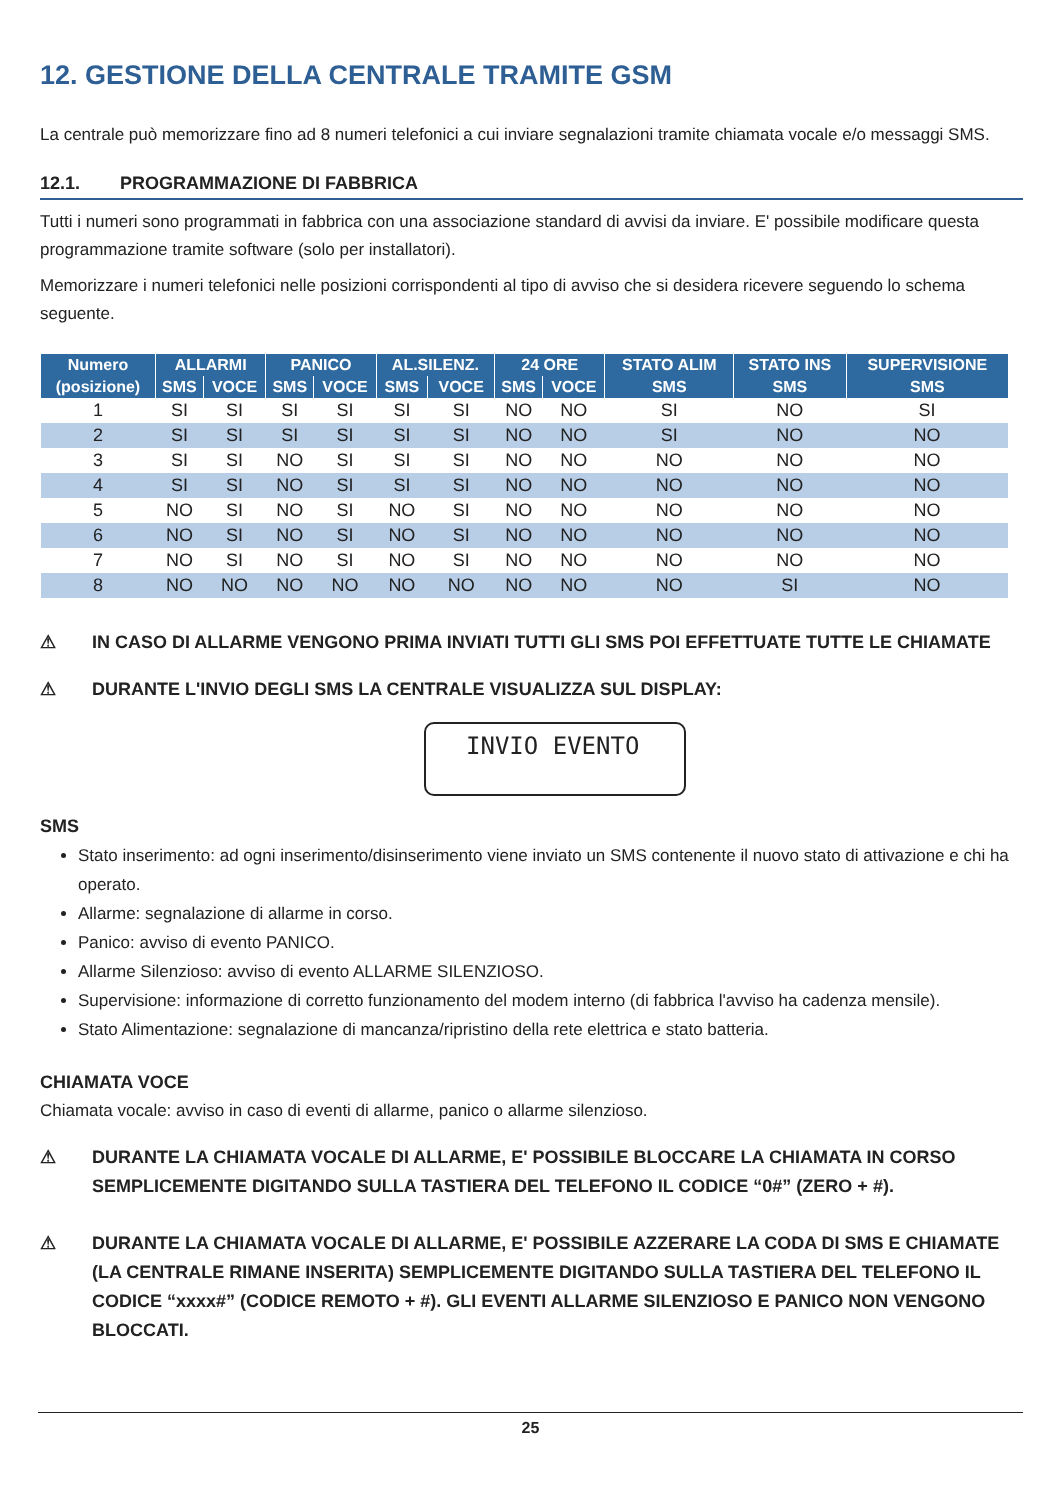12. GESTIONE DELLA CENTRALE TRAMITE GSM
La centrale può memorizzare fino ad 8 numeri telefonici a cui inviare segnalazioni tramite chiamata vocale e/o messaggi SMS.
12.1. PROGRAMMAZIONE DI FABBRICA
Tutti i numeri sono programmati in fabbrica con una associazione standard di avvisi da inviare. E' possibile modificare questa programmazione tramite software (solo per installatori).
Memorizzare i numeri telefonici nelle posizioni corrispondenti al tipo di avviso che si desidera ricevere seguendo lo schema seguente.
| Numero | ALLARMI | | PANICO | | AL.SILENZ. | | 24 ORE | | STATO ALIM | STATO INS | SUPERVISIONE |
| --- | --- | --- | --- | --- | --- | --- | --- | --- | --- | --- | --- |
| (posizione) | SMS | VOCE | SMS | VOCE | SMS | VOCE | SMS | VOCE | SMS | SMS | SMS |
| 1 | SI | SI | SI | SI | SI | SI | NO | NO | SI | NO | SI |
| 2 | SI | SI | SI | SI | SI | SI | NO | NO | SI | NO | NO |
| 3 | SI | SI | NO | SI | SI | SI | NO | NO | NO | NO | NO |
| 4 | SI | SI | NO | SI | SI | SI | NO | NO | NO | NO | NO |
| 5 | NO | SI | NO | SI | NO | SI | NO | NO | NO | NO | NO |
| 6 | NO | SI | NO | SI | NO | SI | NO | NO | NO | NO | NO |
| 7 | NO | SI | NO | SI | NO | SI | NO | NO | NO | NO | NO |
| 8 | NO | NO | NO | NO | NO | NO | NO | NO | NO | SI | NO |
⚠ IN CASO DI ALLARME VENGONO PRIMA INVIATI TUTTI GLI SMS POI EFFETTUATE TUTTE LE CHIAMATE
⚠ DURANTE L'INVIO DEGLI SMS LA CENTRALE VISUALIZZA SUL DISPLAY:
INVIO EVENTO
SMS
Stato inserimento: ad ogni inserimento/disinserimento viene inviato un SMS contenente il nuovo stato di attivazione e chi ha operato.
Allarme: segnalazione di allarme in corso.
Panico: avviso di evento PANICO.
Allarme Silenzioso: avviso di evento ALLARME SILENZIOSO.
Supervisione: informazione di corretto funzionamento del modem interno (di fabbrica l'avviso ha cadenza mensile).
Stato Alimentazione: segnalazione di mancanza/ripristino della rete elettrica e stato batteria.
CHIAMATA VOCE
Chiamata vocale: avviso in caso di eventi di allarme, panico o allarme silenzioso.
⚠ DURANTE LA CHIAMATA VOCALE DI ALLARME, E' POSSIBILE BLOCCARE LA CHIAMATA IN CORSO SEMPLICEMENTE DIGITANDO SULLA TASTIERA DEL TELEFONO IL CODICE “0#” (ZERO + #).
⚠ DURANTE LA CHIAMATA VOCALE DI ALLARME, E' POSSIBILE AZZERARE LA CODA DI SMS E CHIAMATE (LA CENTRALE RIMANE INSERITA) SEMPLICEMENTE DIGITANDO SULLA TASTIERA DEL TELEFONO IL CODICE “xxxx#” (CODICE REMOTO + #). GLI EVENTI ALLARME SILENZIOSO E PANICO NON VENGONO BLOCCATI.
25